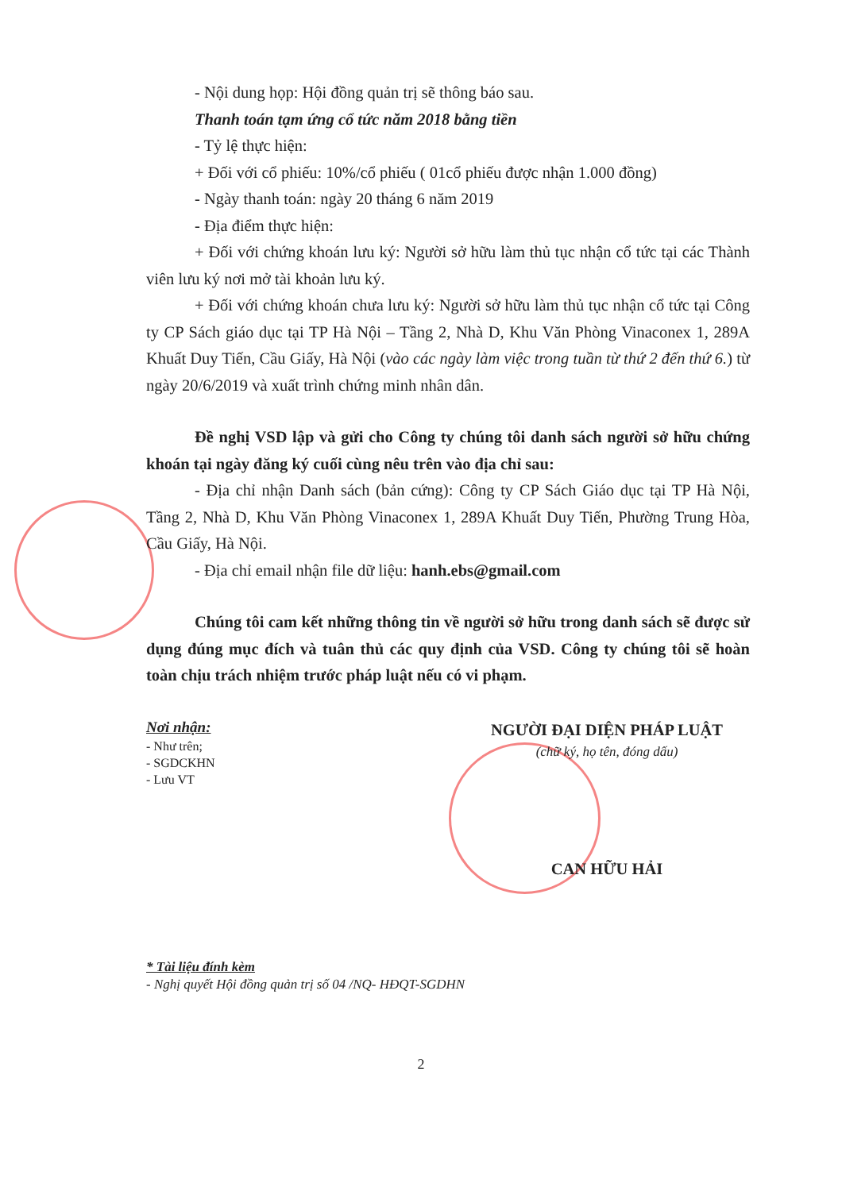- Nội dung họp: Hội đồng quản trị sẽ thông báo sau.
Thanh toán tạm ứng cổ tức năm 2018 bằng tiền
- Tỷ lệ thực hiện:
+ Đối với cổ phiếu: 10%/cổ phiếu ( 01cổ phiếu được nhận 1.000 đồng)
- Ngày thanh toán: ngày 20 tháng 6 năm 2019
- Địa điểm thực hiện:
+ Đối với chứng khoán lưu ký: Người sở hữu làm thủ tục nhận cổ tức tại các Thành viên lưu ký nơi mở tài khoản lưu ký.
+ Đối với chứng khoán chưa lưu ký: Người sở hữu làm thủ tục nhận cổ tức tại Công ty CP Sách giáo dục tại TP Hà Nội – Tầng 2, Nhà D, Khu Văn Phòng Vinaconex 1, 289A Khuất Duy Tiến, Cầu Giấy, Hà Nội (vào các ngày làm việc trong tuần từ thứ 2 đến thứ 6.) từ ngày 20/6/2019 và xuất trình chứng minh nhân dân.
Đề nghị VSD lập và gửi cho Công ty chúng tôi danh sách người sở hữu chứng khoán tại ngày đăng ký cuối cùng nêu trên vào địa chỉ sau:
- Địa chỉ nhận Danh sách (bản cứng): Công ty CP Sách Giáo dục tại TP Hà Nội, Tầng 2, Nhà D, Khu Văn Phòng Vinaconex 1, 289A Khuất Duy Tiến, Phường Trung Hòa, Cầu Giấy, Hà Nội.
- Địa chỉ email nhận file dữ liệu: hanh.ebs@gmail.com
Chúng tôi cam kết những thông tin về người sở hữu trong danh sách sẽ được sử dụng đúng mục đích và tuân thủ các quy định của VSD. Công ty chúng tôi sẽ hoàn toàn chịu trách nhiệm trước pháp luật nếu có vi phạm.
Nơi nhận:
- Như trên;
- SGDCKHN
- Lưu VT
NGƯỜI ĐẠI DIỆN PHÁP LUẬT
(chữ ký, họ tên, đóng dấu)
CAN HỮU HẢI
* Tài liệu đính kèm
- Nghị quyết Hội đồng quản trị số 04 /NQ- HĐQT-SGDHN
2